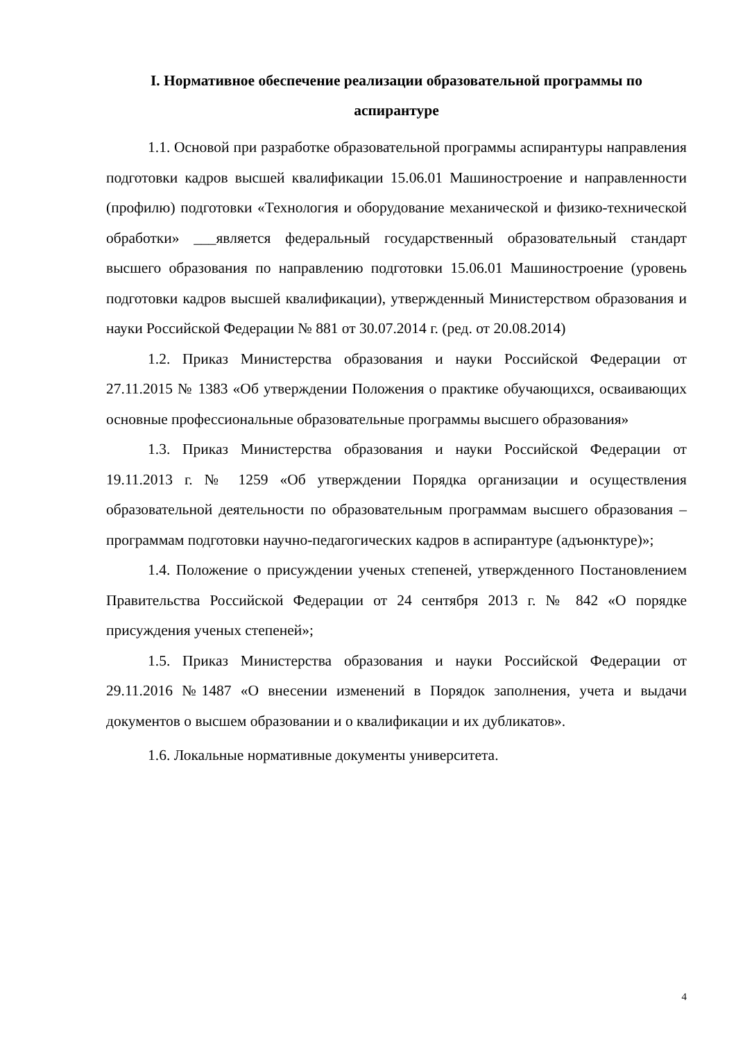I. Нормативное обеспечение реализации образовательной программы по аспирантуре
1.1. Основой при разработке образовательной программы аспирантуры направления подготовки кадров высшей квалификации 15.06.01 Машиностроение и направленности (профилю) подготовки «Технология и оборудование механической и физико-технической обработки» ___является федеральный государственный образовательный стандарт высшего образования по направлению подготовки 15.06.01 Машиностроение (уровень подготовки кадров высшей квалификации), утвержденный Министерством образования и науки Российской Федерации № 881 от 30.07.2014 г. (ред. от 20.08.2014)
1.2. Приказ Министерства образования и науки Российской Федерации от 27.11.2015 № 1383 «Об утверждении Положения о практике обучающихся, осваивающих основные профессиональные образовательные программы высшего образования»
1.3. Приказ Министерства образования и науки Российской Федерации от 19.11.2013 г. № 1259 «Об утверждении Порядка организации и осуществления образовательной деятельности по образовательным программам высшего образования – программам подготовки научно-педагогических кадров в аспирантуре (адъюнктуре)»;
1.4. Положение о присуждении ученых степеней, утвержденного Постановлением Правительства Российской Федерации от 24 сентября 2013 г. № 842 «О порядке присуждения ученых степеней»;
1.5. Приказ Министерства образования и науки Российской Федерации от 29.11.2016 №1487 «О внесении изменений в Порядок заполнения, учета и выдачи документов о высшем образовании и о квалификации и их дубликатов».
1.6. Локальные нормативные документы университета.
4